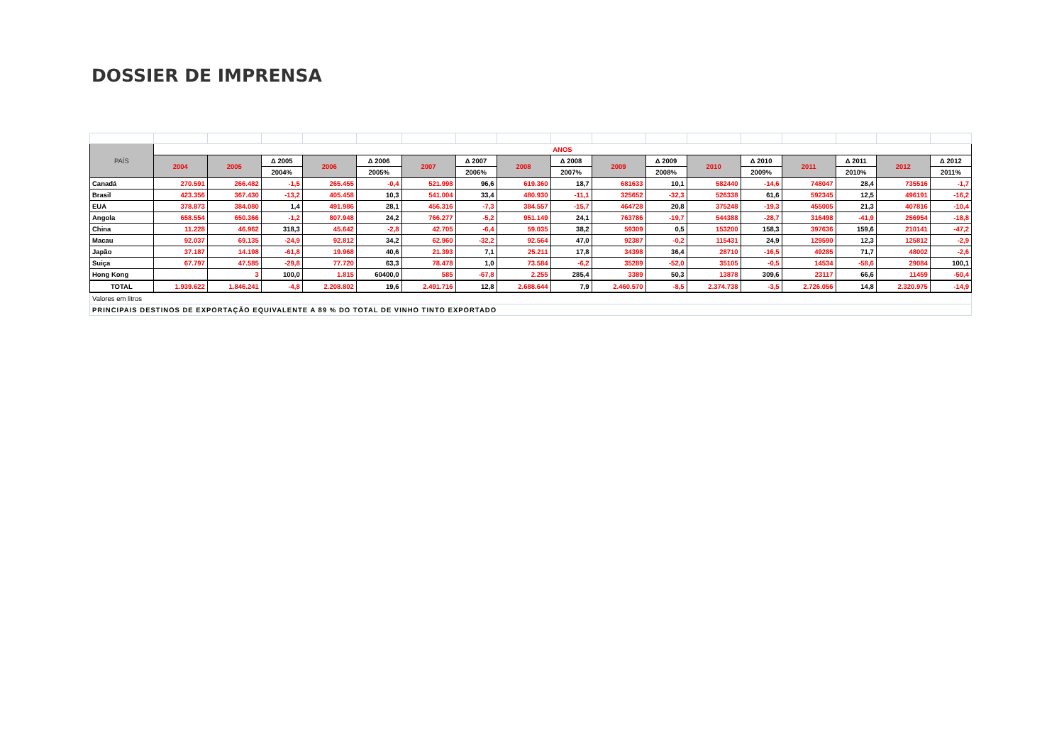DOSSIER DE IMPRENSA
| PAÍS | ANOS | | | | | | | | | | | | | | | | |
| --- | --- | --- | --- | --- | --- | --- | --- | --- | --- | --- | --- | --- | --- | --- | --- | --- | --- |
| | 2004 | 2005 | Δ 2005 | 2006 | Δ 2006 | 2007 | Δ 2007 | 2008 | Δ 2008 | 2009 | Δ 2009 | 2010 | Δ 2010 | 2011 | Δ 2011 | 2012 | Δ 2012 |
| | | | 2004% | | 2005% | | 2006% | | 2007% | | 2008% | | 2009% | | 2010% | | 2011% |
| Canadá | 270.591 | 266.482 | -1,5 | 265.455 | -0,4 | 521.998 | 96,6 | 619.360 | 18,7 | 681633 | 10,1 | 582440 | -14,6 | 748047 | 28,4 | 735516 | -1,7 |
| Brasil | 423.356 | 367.430 | -13,2 | 405.458 | 10,3 | 541.004 | 33,4 | 480.930 | -11,1 | 325652 | -32,3 | 526338 | 61,6 | 592345 | 12,5 | 496191 | -16,2 |
| EUA | 378.873 | 384.080 | 1,4 | 491.986 | 28,1 | 456.316 | -7,3 | 384.557 | -15,7 | 464728 | 20,8 | 375248 | -19,3 | 455005 | 21,3 | 407816 | -10,4 |
| Angola | 658.554 | 650.366 | -1,2 | 807.948 | 24,2 | 766.277 | -5,2 | 951.149 | 24,1 | 763786 | -19,7 | 544388 | -28,7 | 316498 | -41,9 | 256954 | -18,8 |
| China | 11.228 | 46.962 | 318,3 | 45.642 | -2,8 | 42.705 | -6,4 | 59.035 | 38,2 | 59309 | 0,5 | 153200 | 158,3 | 397636 | 159,6 | 210141 | -47,2 |
| Macau | 92.037 | 69.135 | -24,9 | 92.812 | 34,2 | 62.960 | -32,2 | 92.564 | 47,0 | 92387 | -0,2 | 115431 | 24,9 | 129590 | 12,3 | 125812 | -2,9 |
| Japão | 37.187 | 14.198 | -61,8 | 19.968 | 40,6 | 21.393 | 7,1 | 25.211 | 17,8 | 34398 | 36,4 | 28710 | -16,5 | 49285 | 71,7 | 48002 | -2,6 |
| Suiça | 67.797 | 47.585 | -29,8 | 77.720 | 63,3 | 78.478 | 1,0 | 73.584 | -6,2 | 35289 | -52,0 | 35105 | -0,5 | 14534 | -58,6 | 29084 | 100,1 |
| Hong Kong | | 3 | 100,0 | 1.815 | 60400,0 | 585 | -67,8 | 2.255 | 285,4 | 3389 | 50,3 | 13878 | 309,6 | 23117 | 66,6 | 11459 | -50,4 |
| TOTAL | 1.939.622 | 1.846.241 | -4,8 | 2.208.802 | 19,6 | 2.491.716 | 12,8 | 2.688.644 | 7,9 | 2.460.570 | -8,5 | 2.374.738 | -3,5 | 2.726.056 | 14,8 | 2.320.975 | -14,9 |
| Valores em litros | | | | | | | | | | | | | | | | | |
| PRINCIPAIS DESTINOS DE EXPORTAÇÃO EQUIVALENTE A 89 % DO TOTAL DE VINHO TINTO EXPORTADO | | | | | | | | | | | | | | | | | |